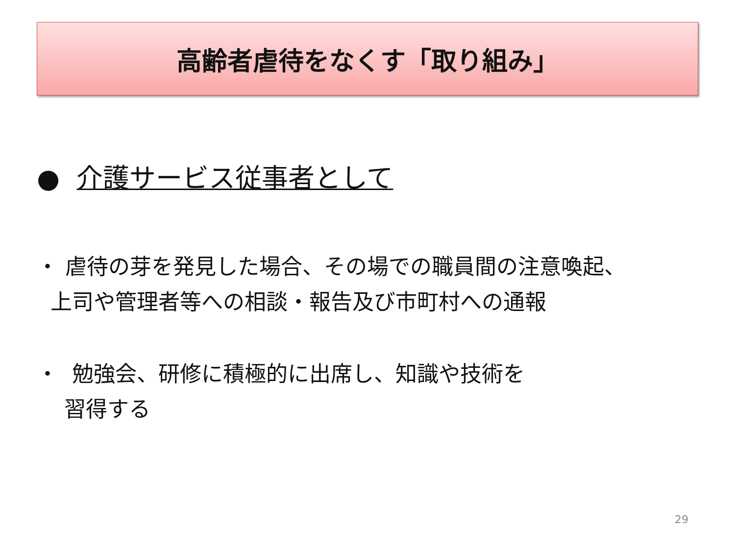高齢者虐待をなくす「取り組み」
● 介護サービス従事者として
・ 虐待の芽を発見した場合、その場での職員間の注意喚起、
上司や管理者等への相談・報告及び市町村への通報
・ 勉強会、研修に積極的に出席し、知識や技術を
習得する
29